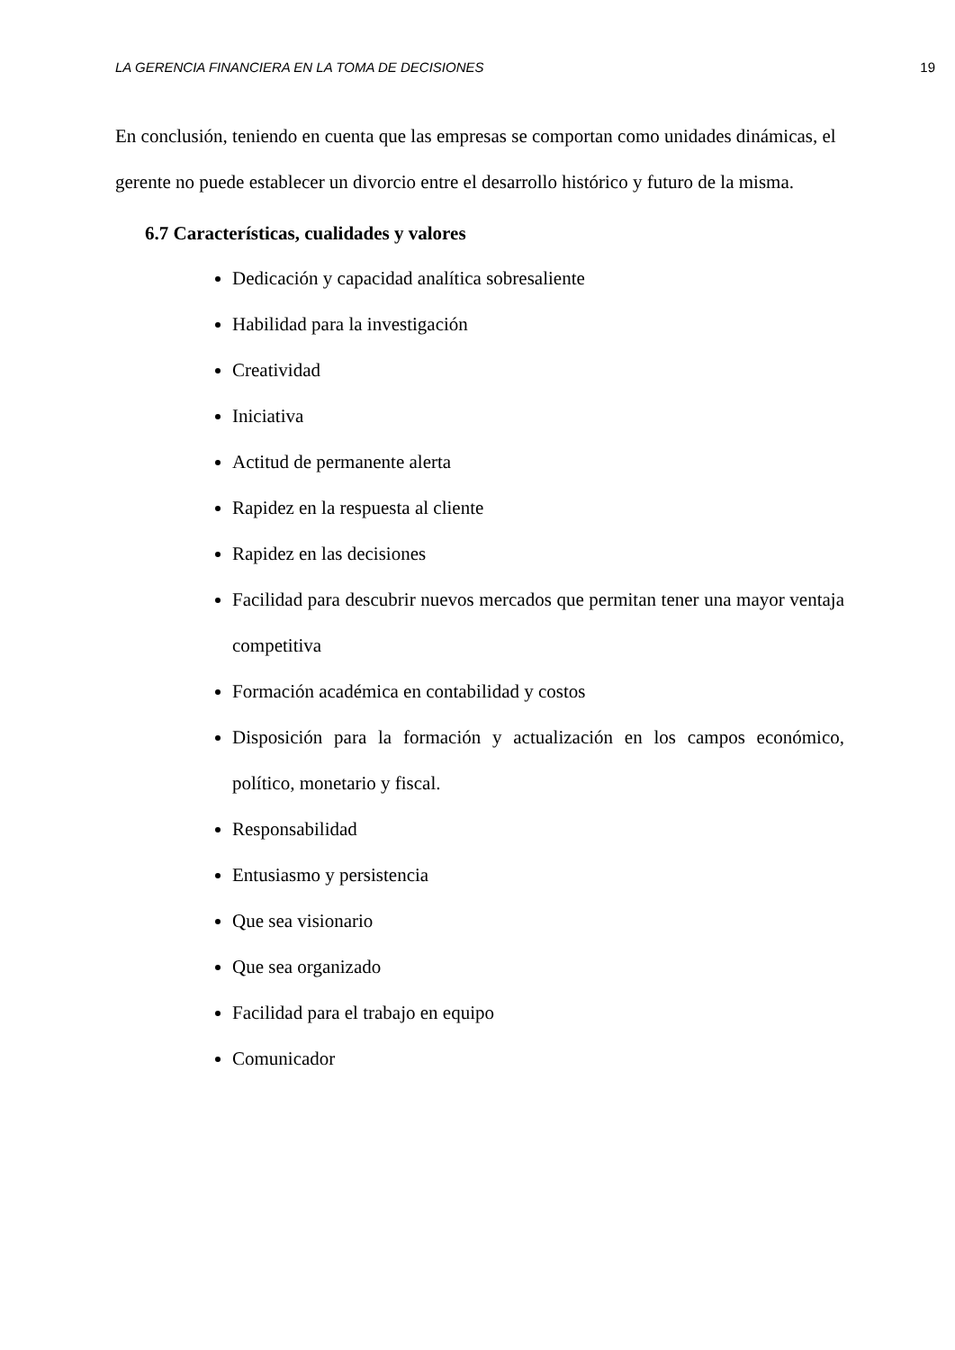LA GERENCIA FINANCIERA EN LA TOMA DE DECISIONES 19
En conclusión, teniendo en cuenta que las empresas se comportan como unidades dinámicas, el gerente no puede establecer un divorcio entre el desarrollo histórico y futuro de la misma.
6.7 Características, cualidades y valores
Dedicación y capacidad analítica sobresaliente
Habilidad para la investigación
Creatividad
Iniciativa
Actitud de permanente alerta
Rapidez en la respuesta al cliente
Rapidez en las decisiones
Facilidad para descubrir nuevos mercados que permitan tener una mayor ventaja competitiva
Formación académica en contabilidad y costos
Disposición para la formación y actualización en los campos económico, político, monetario y fiscal.
Responsabilidad
Entusiasmo y persistencia
Que sea visionario
Que sea organizado
Facilidad para el trabajo en equipo
Comunicador